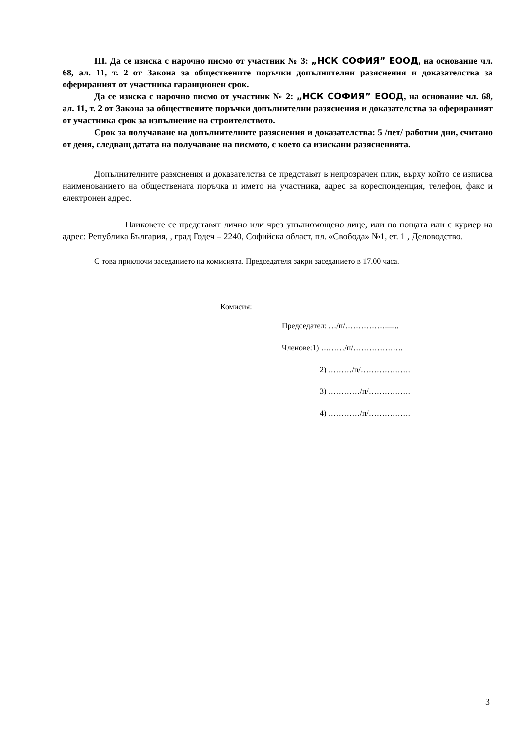III. Да се изиска с нарочно писмо от участник № 3: „НСК СОФИЯ” ЕООД, на основание чл. 68, ал. 11, т. 2 от Закона за обществените поръчки допълнителни разяснения и доказателства за оферираният от участника гаранционен срок.
Да се изиска с нарочно писмо от участник № 2: „НСК СОФИЯ” ЕООД, на основание чл. 68, ал. 11, т. 2 от Закона за обществените поръчки допълнителни разяснения и доказателства за оферираният от участника срок за изпълнение на строителството.
Срок за получаване на допълнителните разяснения и доказателства: 5 /пет/ работни дни, считано от деня, следващ датата на получаване на писмото, с което са изискани разясненията.
Допълнителните разяснения и доказателства се представят в непрозрачен плик, върху който се изписва наименованието на обществената поръчка и името на участника, адрес за кореспонденция, телефон, факс и електронен адрес.
Пликовете се представят лично или чрез упълномощено лице, или по пощата или с куриер на адрес: Република България, , град Годеч – 2240, Софийска област, пл. «Свобода» №1, ет. 1 , Деловодство.
С това приключи заседанието на комисията. Председателя закри заседанието в 17.00 часа.
Комисия:
Председател: …/п/…………….......
Членове:1) ………/п/……………….
2) ………/п/……………….
3) …………/п/…………….
4) …………/п/…………….
3